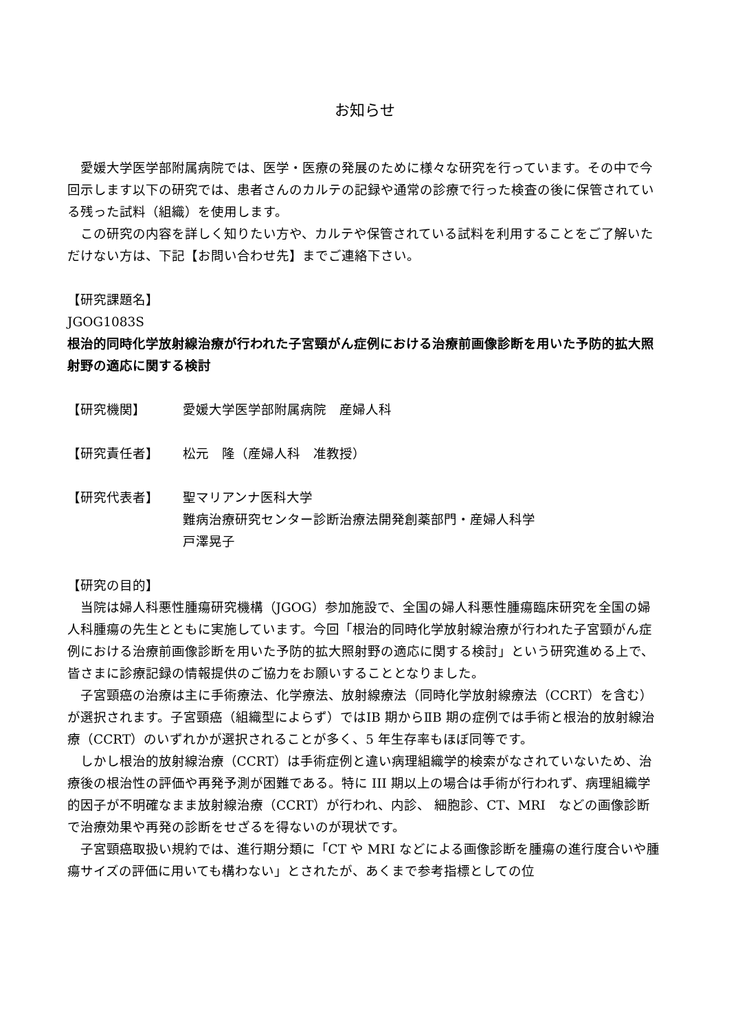お知らせ
愛媛大学医学部附属病院では、医学・医療の発展のために様々な研究を行っています。その中で今回示します以下の研究では、患者さんのカルテの記録や通常の診療で行った検査の後に保管されている残った試料（組織）を使用します。
この研究の内容を詳しく知りたい方や、カルテや保管されている試料を利用することをご了解いただけない方は、下記【お問い合わせ先】までご連絡下さい。
【研究課題名】
JGOG1083S
根治的同時化学放射線治療が行われた子宮頸がん症例における治療前画像診断を用いた予防的拡大照射野の適応に関する検討
【研究機関】 愛媛大学医学部附属病院　産婦人科
【研究責任者】 松元　隆（産婦人科　准教授）
【研究代表者】 聖マリアンナ医科大学
難病治療研究センター診断治療法開発創薬部門・産婦人科学
戸澤晃子
【研究の目的】
当院は婦人科悪性腫瘍研究機構（JGOG）参加施設で、全国の婦人科悪性腫瘍臨床研究を全国の婦人科腫瘍の先生とともに実施しています。今回「根治的同時化学放射線治療が行われた子宮頸がん症例における治療前画像診断を用いた予防的拡大照射野の適応に関する検討」という研究進める上で、皆さまに診療記録の情報提供のご協力をお願いすることとなりました。
子宮頸癌の治療は主に手術療法、化学療法、放射線療法（同時化学放射線療法（CCRT）を含む）が選択されます。子宮頸癌（組織型によらず）ではⅠB 期からⅡB 期の症例では手術と根治的放射線治療（CCRT）のいずれかが選択されることが多く、5 年生存率もほぼ同等です。
しかし根治的放射線治療（CCRT）は手術症例と違い病理組織学的検索がなされていないため、治療後の根治性の評価や再発予測が困難である。特に III 期以上の場合は手術が行われず、病理組織学的因子が不明確なまま放射線治療（CCRT）が行われ、内診、 細胞診、CT、MRI　などの画像診断で治療効果や再発の診断をせざるを得ないのが現状です。
子宮頸癌取扱い規約では、進行期分類に「CT や MRI などによる画像診断を腫瘍の進行度合いや腫瘍サイズの評価に用いても構わない」とされたが、あくまで参考指標としての位